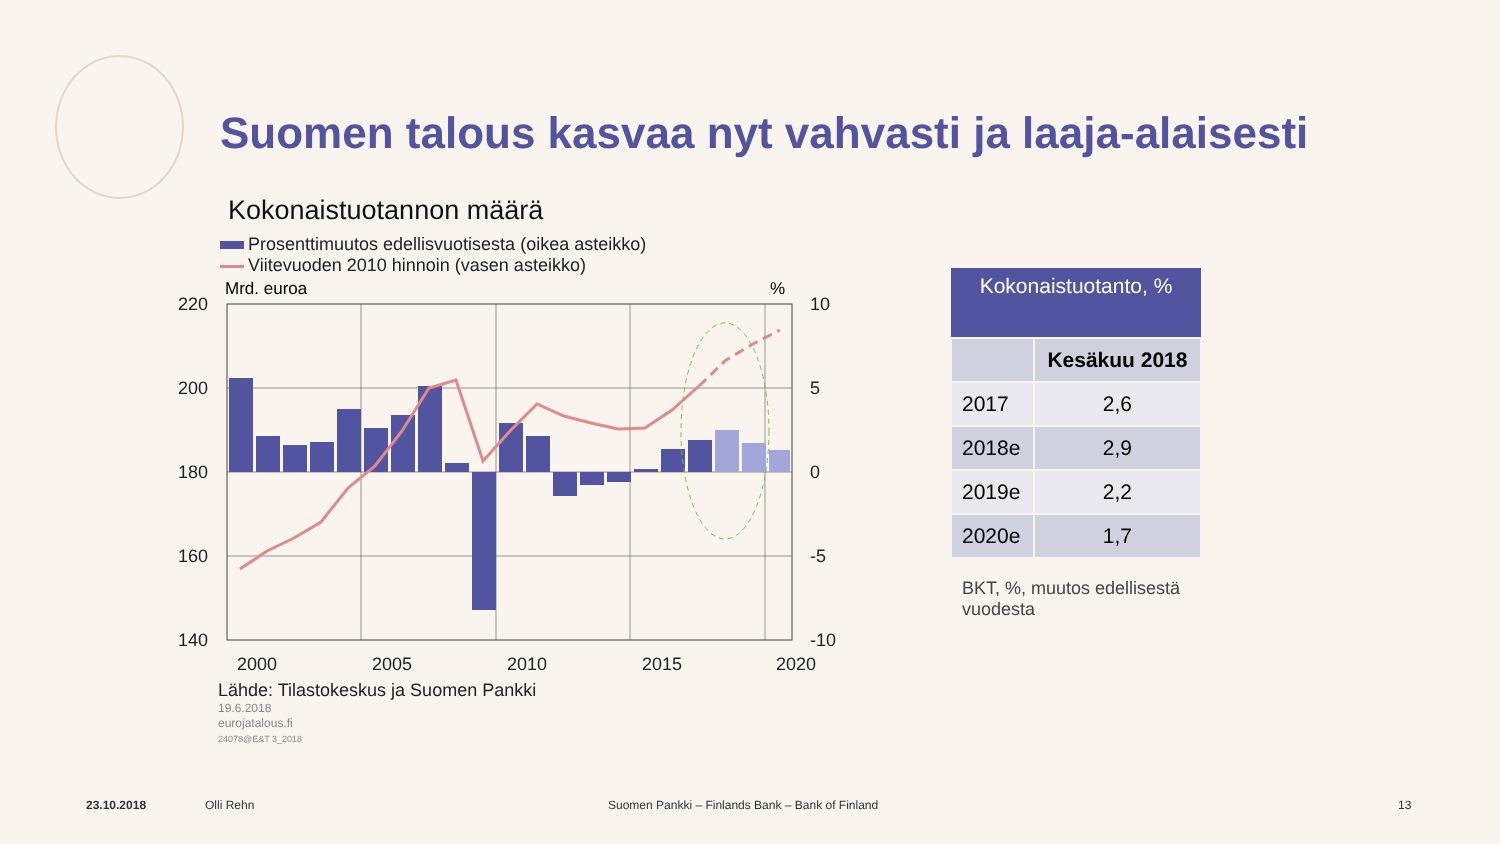Suomen talous kasvaa nyt vahvasti ja laaja-alaisesti
Kokonaistuotannon määrä
Prosenttimuutos edellisvuotisesta (oikea asteikko)
Viitevuoden 2010 hinnoin (vasen asteikko)
Mrd. euroa
%
220
200
180
160
140
10
5
0
-5
-10
2000
2005
2010
2015
2020
Lähde: Tilastokeskus ja Suomen Pankki
19.6.2018
eurojatalous.fi
24078@E&T 3_2018
| Kokonaistuotanto, % | |
| --- | --- |
| | Kesäkuu 2018 |
| 2017 | 2,6 |
| 2018e | 2,9 |
| 2019e | 2,2 |
| 2020e | 1,7 |
BKT, %, muutos edellisestä vuodesta
23.10.2018 Olli Rehn
Suomen Pankki – Finlands Bank – Bank of Finland
13